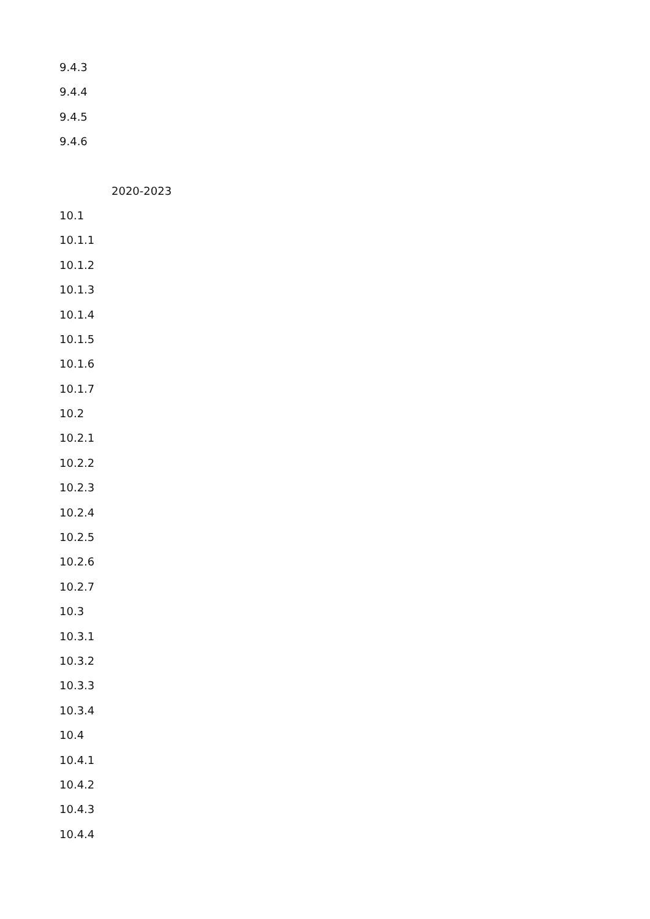9.4.3
9.4.4
9.4.5
9.4.6
2020-2023
10.1
10.1.1
10.1.2
10.1.3
10.1.4
10.1.5
10.1.6
10.1.7
10.2
10.2.1
10.2.2
10.2.3
10.2.4
10.2.5
10.2.6
10.2.7
10.3
10.3.1
10.3.2
10.3.3
10.3.4
10.4
10.4.1
10.4.2
10.4.3
10.4.4